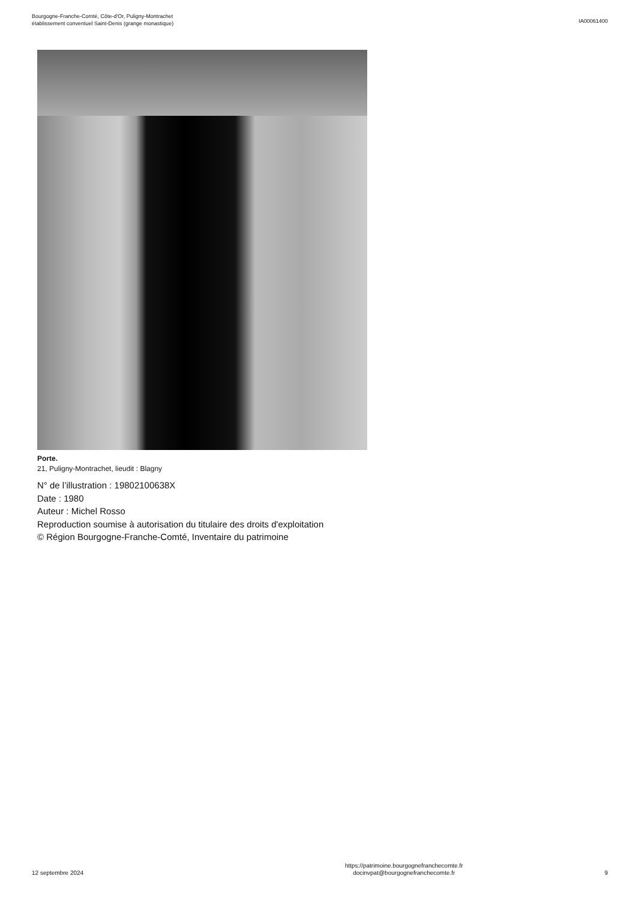Bourgogne-Franche-Comté, Côte-d'Or, Puligny-Montrachet
établissement conventuel Saint-Denis (grange monastique)
IA00061400
Porte.
21, Puligny-Montrachet, lieudit : Blagny
N° de l’illustration : 19802100638X
Date : 1980
Auteur : Michel Rosso
Reproduction soumise à autorisation du titulaire des droits d'exploitation
© Région Bourgogne-Franche-Comté, Inventaire du patrimoine
12 septembre 2024
https://patrimoine.bourgognefranchecomte.fr
docinvpat@bourgognefranchecomte.fr
9